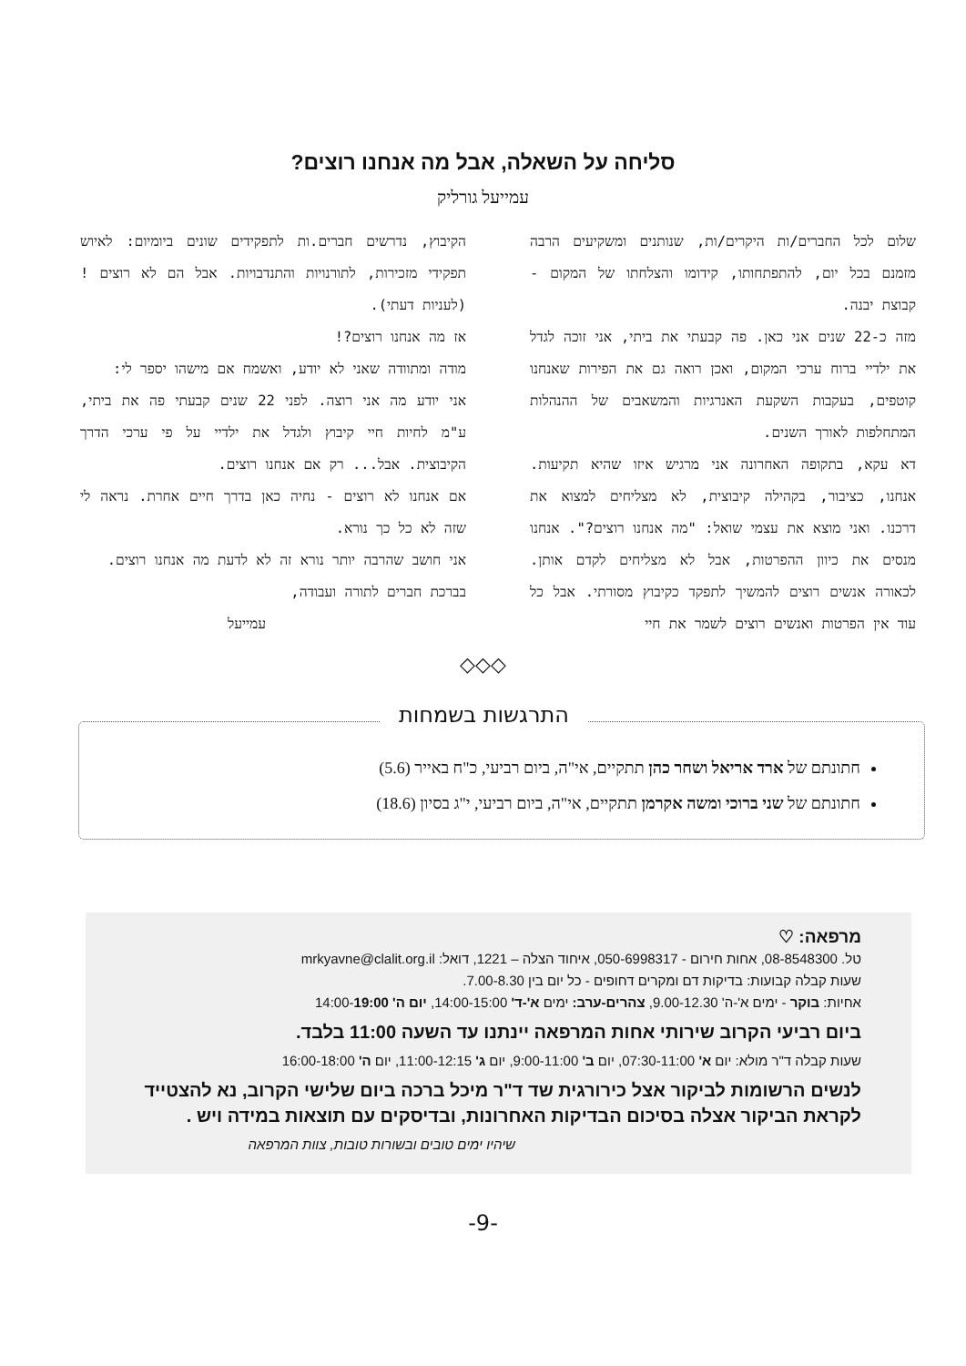סליחה על השאלה, אבל מה אנחנו רוצים?
עמייעל גורליק
שלום לכל החברים/ות היקרים/ות, שנותנים ומשקיעים הרבה מזמנם בכל יום, להתפתחותו, קידומו והצלחתו של המקום - קבוצת יבנה.
מזה כ-22 שנים אני כאן. פה קבעתי את ביתי, אני זוכה לגדל את ילדיי ברוח ערכי המקום, ואכן רואה גם את הפירות שאנחנו קוטפים, בעקבות השקעת האנרגיות והמשאבים של ההנהלות המתחלפות לאורך השנים.
דא עקא, בתקופה האחרונה אני מרגיש איזו שהיא תקיעות. אנחנו, כציבור, בקהילה קיבוצית, לא מצליחים למצוא את דרכנו. ואני מוצא את עצמי שואל: "מה אנחנו רוצים?". אנחנו מנסים את כיוון ההפרטות, אבל לא מצליחים לקדם אותן. לכאורה אנשים רוצים להמשיך לתפקד כקיבוץ מסורתי. אבל כל עוד אין הפרטות ואנשים רוצים לשמר את חיי
הקיבוץ, נדרשים חברים.ות לתפקידים שונים ביומיום: לאיוש תפקידי מזכירות, לתורנויות והתנדבויות. אבל הם לא רוצים !(לעניות דעתי).
אז מה אנחנו רוצים?!
מודה ומתוודה שאני לא יודע, ואשמח אם מישהו יספר לי:
אני יודע מה אני רוצה. לפני 22 שנים קבעתי פה את ביתי, ע"מ לחיות חיי קיבוץ ולגדל את ילדיי על פי ערכי הדרך הקיבוצית. אבל... רק אם אנחנו רוצים.
אם אנחנו לא רוצים - נחיה כאן בדרך חיים אחרת. נראה לי שזה לא כל כך נורא.
אני חושב שהרבה יותר נורא זה לא לדעת מה אנחנו רוצים.
בברכת חברים לתורה ועבודה,
עמייעל
◇◇◇
התרגשות בשמחות
חתונתם של ארד אריאל ושחר כהן תתקיים, אי"ה, ביום רביעי, כ"ח באייר (5.6)
חתונתם של שני ברוכי ומשה אקרמן תתקיים, אי"ה, ביום רביעי, י"ג בסיון (18.6)
מרפאה: ♡
טל. 08-8548300, אחות חירום - 050-6998317, איחוד הצלה – 1221, דואל: mrkyavne@clalit.org.il
שעות קבלה קבועות: בדיקות דם ומקרים דחופים - כל יום בין 7.00-8.30.
אחיות: בוקר - ימים א'-ה' 9.00-12.30, צהרים-ערב: ימים א'-ד' 14:00-15:00, יום ה' 14:00-19:00
ביום רביעי הקרוב שירותי אחות המרפאה יינתנו עד השעה 11:00 בלבד.
שעות קבלה ד"ר מולא: יום א' 07:30-11:00, יום ב' 9:00-11:00, יום ג' 11:00-12:15, יום ה' 16:00-18:00
לנשים הרשומות לביקור אצל כירורגית שד ד"ר מיכל ברכה ביום שלישי הקרוב, נא להצטייד לקראת הביקור אצלה בסיכום הבדיקות האחרונות, ובדיסקים עם תוצאות במידה ויש .
שיהיו ימים טובים ובשורות טובות, צוות המרפאה
-9-